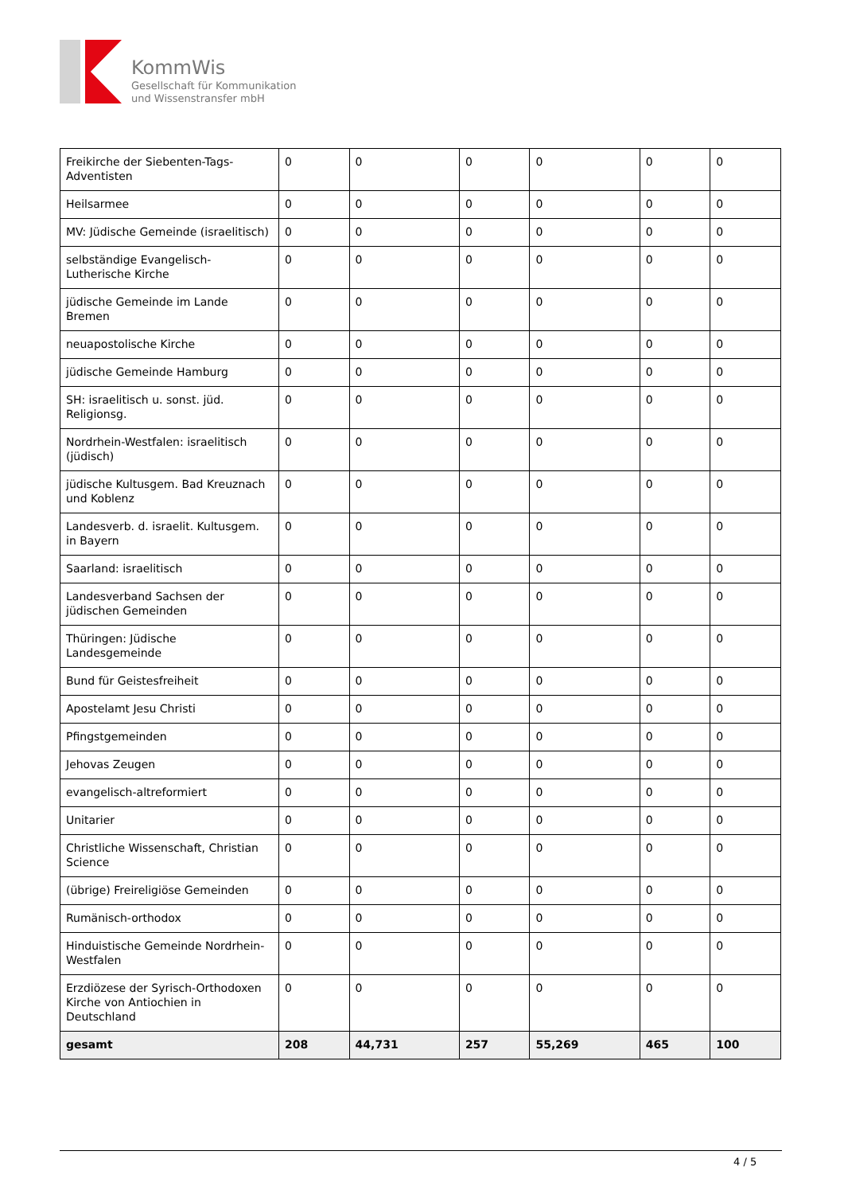KommWis
Gesellschaft für Kommunikation
und Wissenstransfer mbH
| Freikirche der Siebenten-Tags-Adventisten | 0 | 0 | 0 | 0 | 0 | 0 |
| Heilsarmee | 0 | 0 | 0 | 0 | 0 | 0 |
| MV: Jüdische Gemeinde (israelitisch) | 0 | 0 | 0 | 0 | 0 | 0 |
| selbständige Evangelisch-Lutherische Kirche | 0 | 0 | 0 | 0 | 0 | 0 |
| jüdische Gemeinde im Lande Bremen | 0 | 0 | 0 | 0 | 0 | 0 |
| neuapostolische Kirche | 0 | 0 | 0 | 0 | 0 | 0 |
| jüdische Gemeinde Hamburg | 0 | 0 | 0 | 0 | 0 | 0 |
| SH: israelitisch u. sonst. jüd. Religionsg. | 0 | 0 | 0 | 0 | 0 | 0 |
| Nordrhein-Westfalen: israelitisch (jüdisch) | 0 | 0 | 0 | 0 | 0 | 0 |
| jüdische Kultusgem. Bad Kreuznach und Koblenz | 0 | 0 | 0 | 0 | 0 | 0 |
| Landesverb. d. israelit. Kultusgem. in Bayern | 0 | 0 | 0 | 0 | 0 | 0 |
| Saarland: israelitisch | 0 | 0 | 0 | 0 | 0 | 0 |
| Landesverband Sachsen der jüdischen Gemeinden | 0 | 0 | 0 | 0 | 0 | 0 |
| Thüringen: Jüdische Landesgemeinde | 0 | 0 | 0 | 0 | 0 | 0 |
| Bund für Geistesfreiheit | 0 | 0 | 0 | 0 | 0 | 0 |
| Apostelamt Jesu Christi | 0 | 0 | 0 | 0 | 0 | 0 |
| Pfingstgemeinden | 0 | 0 | 0 | 0 | 0 | 0 |
| Jehovas Zeugen | 0 | 0 | 0 | 0 | 0 | 0 |
| evangelisch-altreformiert | 0 | 0 | 0 | 0 | 0 | 0 |
| Unitarier | 0 | 0 | 0 | 0 | 0 | 0 |
| Christliche Wissenschaft, Christian Science | 0 | 0 | 0 | 0 | 0 | 0 |
| (übrige) Freireligiöse Gemeinden | 0 | 0 | 0 | 0 | 0 | 0 |
| Rumänisch-orthodox | 0 | 0 | 0 | 0 | 0 | 0 |
| Hinduistische Gemeinde Nordrhein-Westfalen | 0 | 0 | 0 | 0 | 0 | 0 |
| Erzdiözese der Syrisch-Orthodoxen Kirche von Antiochien in Deutschland | 0 | 0 | 0 | 0 | 0 | 0 |
| gesamt | 208 | 44,731 | 257 | 55,269 | 465 | 100 |
4 / 5